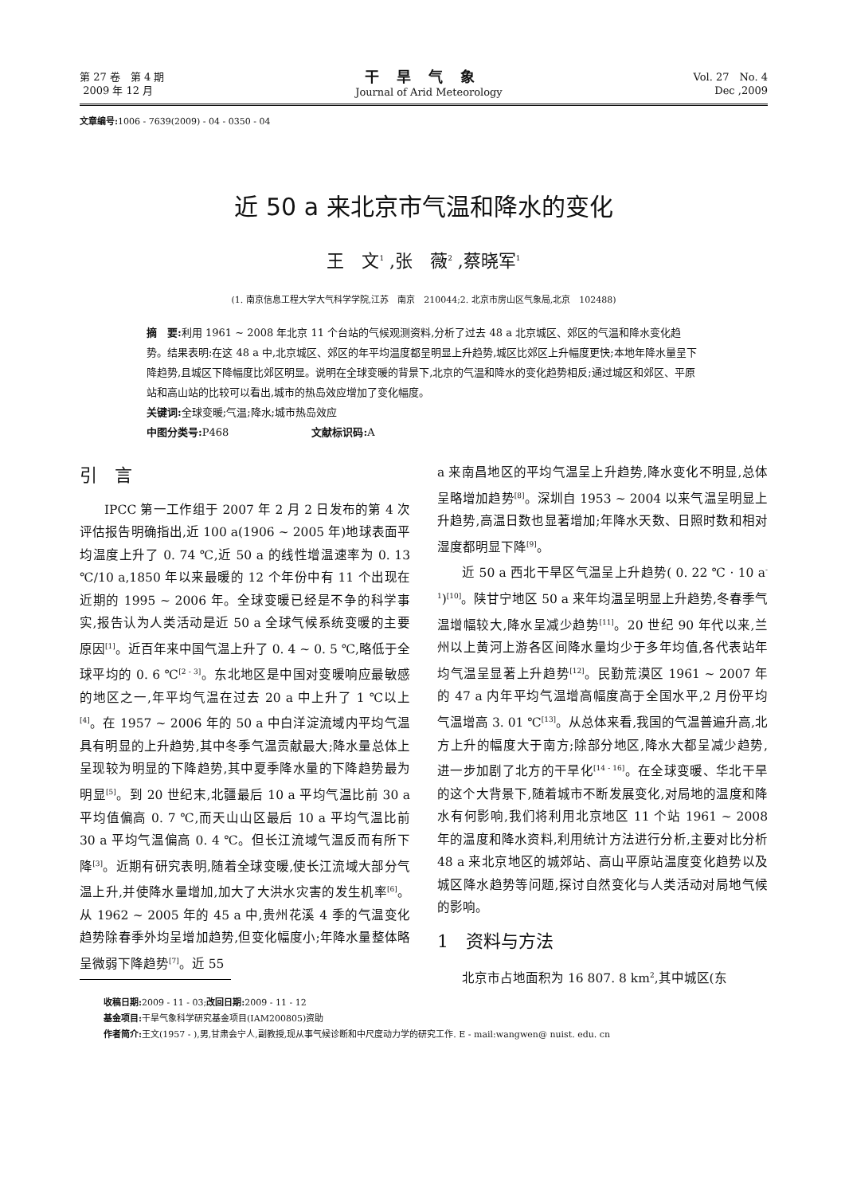第 27 卷　第 4 期
2009 年 12 月
干旱气象
Journal of Arid Meteorology
Vol. 27　No. 4
Dec ,2009
文章编号: 1006 - 7639(2009) - 04 - 0350 - 04
近 50 a 来北京市气温和降水的变化
王　文<sup>1</sup> ,张　薇<sup>2</sup> ,蔡晓军<sup>1</sup>
(1. 南京信息工程大学大气科学学院,江苏　南京　210044;2. 北京市房山区气象局,北京　102488)
摘　要: 利用 1961 ~ 2008 年北京 11 个台站的气候观测资料,分析了过去 48 a 北京城区、郊区的气温和降水变化趋势。结果表明:在这 48 a 中,北京城区、郊区的年平均温度都呈明显上升趋势,城区比郊区上升幅度更快;本地年降水量呈下降趋势,且城区下降幅度比郊区明显。说明在全球变暖的背景下,北京的气温和降水的变化趋势相反;通过城区和郊区、平原站和高山站的比较可以看出,城市的热岛效应增加了变化幅度。
关键词: 全球变暖;气温;降水;城市热岛效应
中图分类号: P468　　　　　　　　文献标识码: A
引　言
IPCC 第一工作组于 2007 年 2 月 2 日发布的第 4 次评估报告明确指出,近 100 a(1906 ~ 2005 年)地球表面平均温度上升了 0. 74 ℃,近 50 a 的线性增温速率为 0. 13 ℃/10 a,1850 年以来最暖的 12 个年份中有 11 个出现在近期的 1995 ~ 2006 年。全球变暖已经是不争的科学事实,报告认为人类活动是近 50 a 全球气候系统变暖的主要原因<sup>[1]</sup>。近百年来中国气温上升了 0. 4 ~ 0. 5 ℃,略低于全球平均的 0. 6 ℃<sup>[2 - 3]</sup>。东北地区是中国对变暖响应最敏感的地区之一,年平均气温在过去 20 a 中上升了 1 ℃以上<sup>[4]</sup>。在 1957 ~ 2006 年的 50 a 中白洋淀流域内平均气温具有明显的上升趋势,其中冬季气温贡献最大;降水量总体上呈现较为明显的下降趋势,其中夏季降水量的下降趋势最为明显<sup>[5]</sup>。到 20 世纪末,北疆最后 10 a 平均气温比前 30 a 平均值偏高 0. 7 ℃,而天山山区最后 10 a 平均气温比前 30 a 平均气温偏高 0. 4 ℃。但长江流域气温反而有所下降<sup>[3]</sup>。近期有研究表明,随着全球变暖,使长江流域大部分气温上升,并使降水量增加,加大了大洪水灾害的发生机率<sup>[6]</sup>。从 1962 ~ 2005 年的 45 a 中,贵州花溪 4 季的气温变化趋势除春季外均呈增加趋势,但变化幅度小;年降水量整体略呈微弱下降趋势<sup>[7]</sup>。近 55
a 来南昌地区的平均气温呈上升趋势,降水变化不明显,总体呈略增加趋势<sup>[8]</sup>。深圳自 1953 ~ 2004 以来气温呈明显上升趋势,高温日数也显著增加;年降水天数、日照时数和相对湿度都明显下降<sup>[9]</sup>。
近 50 a 西北干旱区气温呈上升趋势( 0. 22 ℃ · 10 a<sup>-1</sup>)<sup>[10]</sup>。陕甘宁地区 50 a 来年均温呈明显上升趋势,冬春季气温增幅较大,降水呈减少趋势<sup>[11]</sup>。20 世纪 90 年代以来,兰州以上黄河上游各区间降水量均少于多年均值,各代表站年均气温呈显著上升趋势<sup>[12]</sup>。民勤荒漠区 1961 ~ 2007 年的 47 a 内年平均气温增高幅度高于全国水平,2 月份平均气温增高 3. 01 ℃<sup>[13]</sup>。从总体来看,我国的气温普遍升高,北方上升的幅度大于南方;除部分地区,降水大都呈减少趋势,进一步加剧了北方的干旱化<sup>[14 - 16]</sup>。在全球变暖、华北干旱的这个大背景下,随着城市不断发展变化,对局地的温度和降水有何影响,我们将利用北京地区 11 个站 1961 ~ 2008 年的温度和降水资料,利用统计方法进行分析,主要对比分析 48 a 来北京地区的城郊站、高山平原站温度变化趋势以及城区降水趋势等问题,探讨自然变化与人类活动对局地气候的影响。
1　资料与方法
北京市占地面积为 16 807. 8 km<sup>2</sup>,其中城区(东
收稿日期: 2009 - 11 - 03;改回日期: 2009 - 11 - 12
基金项目: 干旱气象科学研究基金项目(IAM200805)资助
作者简介: 王文(1957 - ),男,甘肃会宁人,副教授,现从事气候诊断和中尺度动力学的研究工作. E - mail:wangwen@ nuist. edu. cn